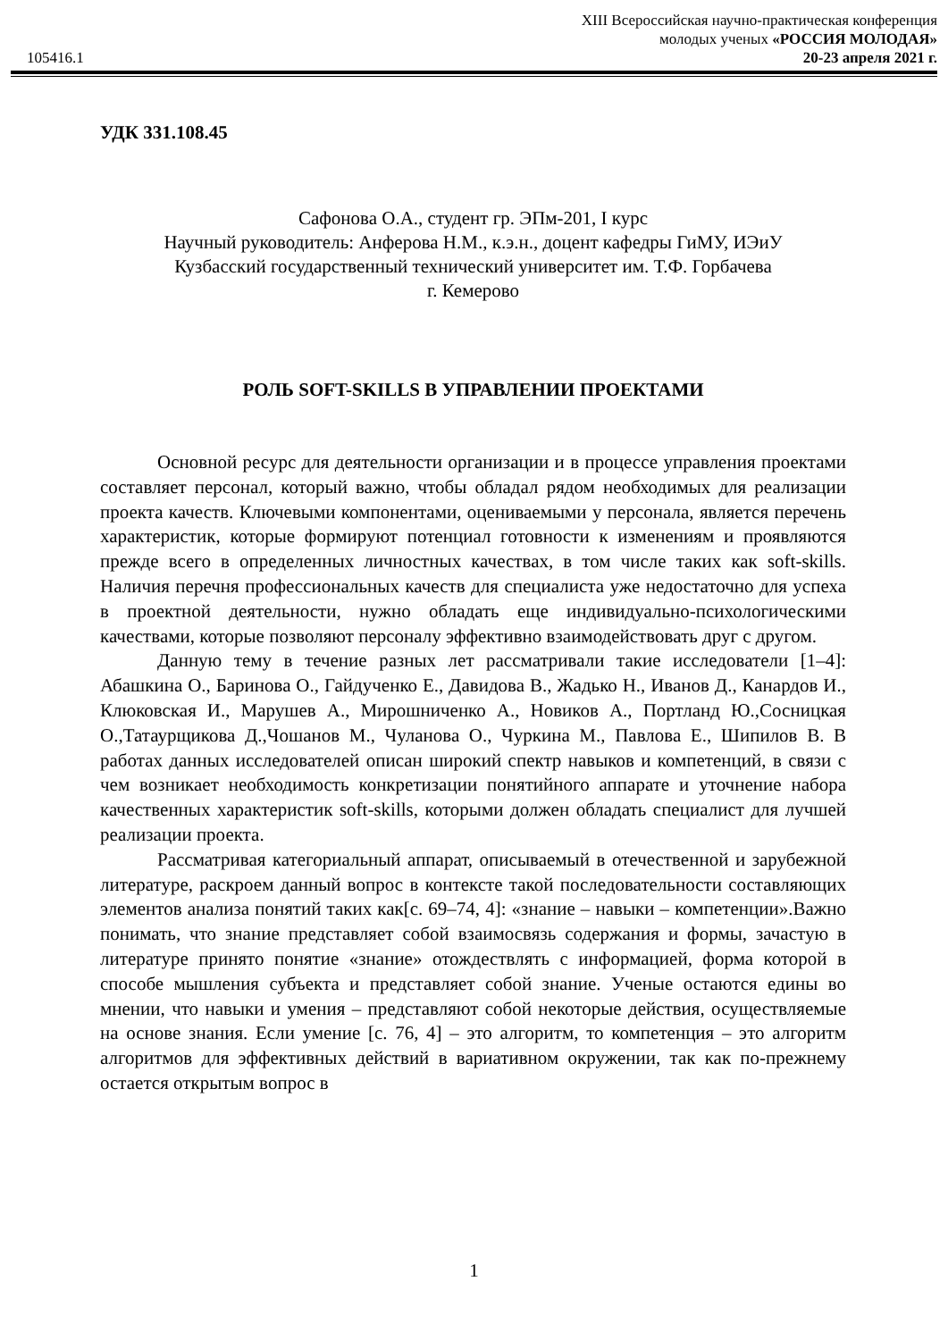105416.1
XIII Всероссийская научно-практическая конференция
молодых ученых «РОССИЯ МОЛОДАЯ»
20-23 апреля 2021 г.
УДК 331.108.45
Сафонова О.А., студент гр. ЭПм-201, I курс
Научный руководитель: Анферова Н.М., к.э.н., доцент кафедры ГиМУ, ИЭиУ
Кузбасский государственный технический университет им. Т.Ф. Горбачева
г. Кемерово
РОЛЬ SOFT-SKILLS В УПРАВЛЕНИИ ПРОЕКТАМИ
Основной ресурс для деятельности организации и в процессе управления проектами составляет персонал, который важно, чтобы обладал рядом необходимых для реализации проекта качеств. Ключевыми компонентами, оцениваемыми у персонала, является перечень характеристик, которые формируют потенциал готовности к изменениям и проявляются прежде всего в определенных личностных качествах, в том числе таких как soft-skills. Наличия перечня профессиональных качеств для специалиста уже недостаточно для успеха в проектной деятельности, нужно обладать еще индивидуально-психологическими качествами, которые позволяют персоналу эффективно взаимодействовать друг с другом.
Данную тему в течение разных лет рассматривали такие исследователи [1–4]: Абашкина О., Баринова О., Гайдученко Е., Давидова В., Жадько Н., Иванов Д., Канардов И., Клюковская И., Марушев А., Мирошниченко А., Новиков А., Портланд Ю.,Сосницкая О.,Татаурщикова Д.,Чошанов М., Чуланова О., Чуркина М., Павлова Е., Шипилов В. В работах данных исследователей описан широкий спектр навыков и компетенций, в связи с чем возникает необходимость конкретизации понятийного аппарате и уточнение набора качественных характеристик soft-skills, которыми должен обладать специалист для лучшей реализации проекта.
Рассматривая категориальный аппарат, описываемый в отечественной и зарубежной литературе, раскроем данный вопрос в контексте такой последовательности составляющих элементов анализа понятий таких как[с. 69–74, 4]: «знание – навыки – компетенции».Важно понимать, что знание представляет собой взаимосвязь содержания и формы, зачастую в литературе принято понятие «знание» отождествлять с информацией, форма которой в способе мышления субъекта и представляет собой знание. Ученые остаются едины во мнении, что навыки и умения – представляют собой некоторые действия, осуществляемые на основе знания. Если умение [с. 76, 4] – это алгоритм, то компетенция – это алгоритм алгоритмов для эффективных действий в вариативном окружении, так как по-прежнему остается открытым вопрос в
1